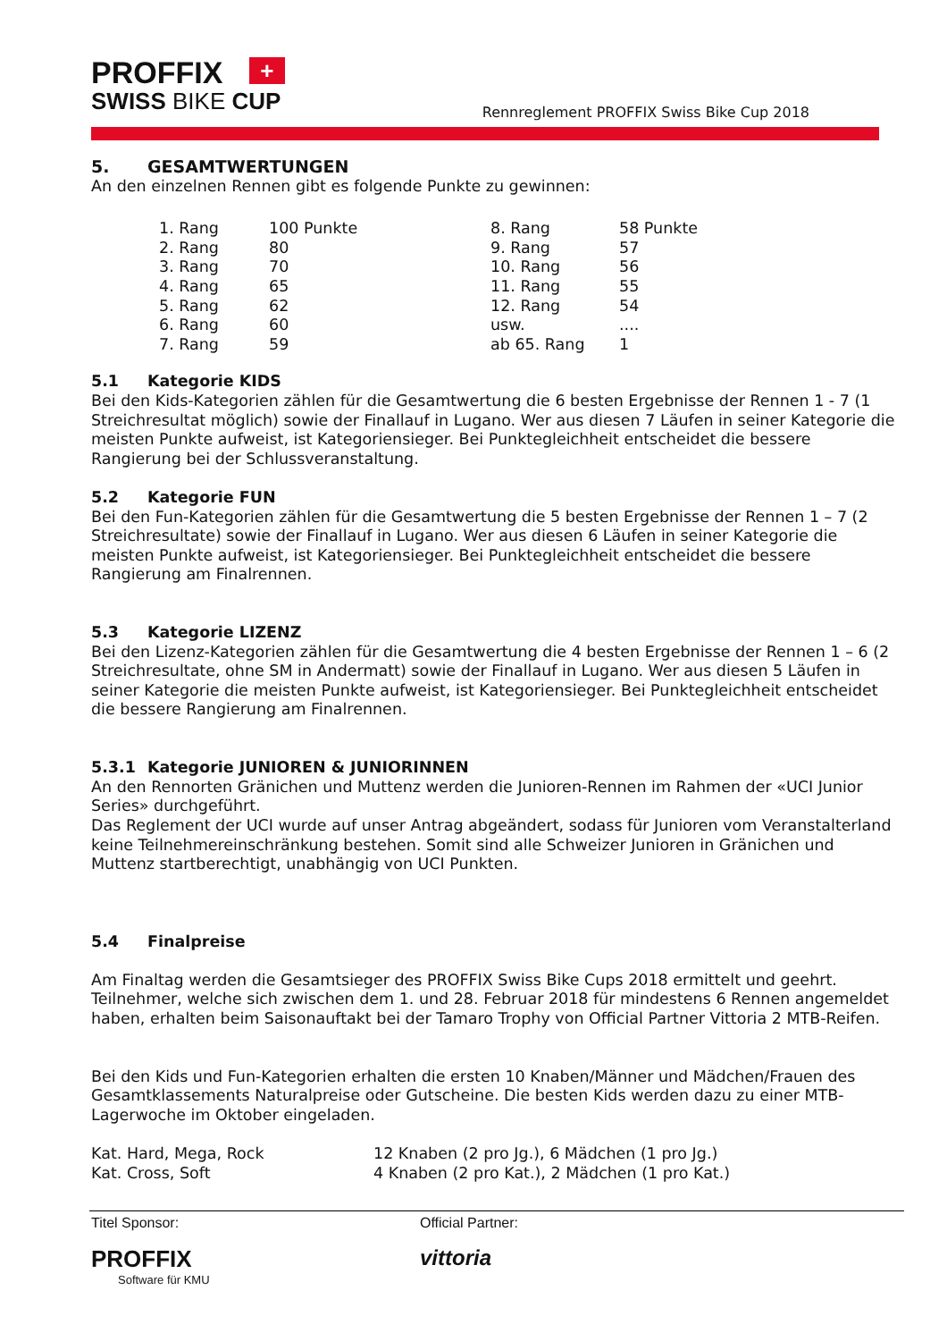PROFFIX +
SWISS BIKE CUP
Rennreglement PROFFIX Swiss Bike Cup 2018
5. GESAMTWERTUNGEN
An den einzelnen Rennen gibt es folgende Punkte zu gewinnen:
| 1. Rang | 100 Punkte | 8. Rang | 58 Punkte |
| 2. Rang | 80 | 9. Rang | 57 |
| 3. Rang | 70 | 10. Rang | 56 |
| 4. Rang | 65 | 11. Rang | 55 |
| 5. Rang | 62 | 12. Rang | 54 |
| 6. Rang | 60 | usw. | .... |
| 7. Rang | 59 | ab 65. Rang | 1 |
5.1 Kategorie KIDS
Bei den Kids-Kategorien zählen für die Gesamtwertung die 6 besten Ergebnisse der Rennen 1 - 7 (1 Streichresultat möglich) sowie der Finallauf in Lugano. Wer aus diesen 7 Läufen in seiner Kategorie die meisten Punkte aufweist, ist Kategoriensieger. Bei Punktegleichheit entscheidet die bessere Rangierung bei der Schlussveranstaltung.
5.2 Kategorie FUN
Bei den Fun-Kategorien zählen für die Gesamtwertung die 5 besten Ergebnisse der Rennen 1 – 7 (2 Streichresultate) sowie der Finallauf in Lugano. Wer aus diesen 6 Läufen in seiner Kategorie die meisten Punkte aufweist, ist Kategoriensieger. Bei Punktegleichheit entscheidet die bessere Rangierung am Finalrennen.
5.3 Kategorie LIZENZ
Bei den Lizenz-Kategorien zählen für die Gesamtwertung die 4 besten Ergebnisse der Rennen 1 – 6 (2 Streichresultate, ohne SM in Andermatt) sowie der Finallauf in Lugano. Wer aus diesen 5 Läufen in seiner Kategorie die meisten Punkte aufweist, ist Kategoriensieger. Bei Punktegleichheit entscheidet die bessere Rangierung am Finalrennen.
5.3.1 Kategorie JUNIOREN & JUNIORINNEN
An den Rennorten Gränichen und Muttenz werden die Junioren-Rennen im Rahmen der «UCI Junior Series» durchgeführt.
Das Reglement der UCI wurde auf unser Antrag abgeändert, sodass für Junioren vom Veranstalterland keine Teilnehmereinschränkung bestehen. Somit sind alle Schweizer Junioren in Gränichen und Muttenz startberechtigt, unabhängig von UCI Punkten.
5.4 Finalpreise
Am Finaltag werden die Gesamtsieger des PROFFIX Swiss Bike Cups 2018 ermittelt und geehrt. Teilnehmer, welche sich zwischen dem 1. und 28. Februar 2018 für mindestens 6 Rennen angemeldet haben, erhalten beim Saisonauftakt bei der Tamaro Trophy von Official Partner Vittoria 2 MTB-Reifen.
Bei den Kids und Fun-Kategorien erhalten die ersten 10 Knaben/Männer und Mädchen/Frauen des Gesamtklassements Naturalpreise oder Gutscheine. Die besten Kids werden dazu zu einer MTB-Lagerwoche im Oktober eingeladen.
| Kat. Hard, Mega, Rock | 12 Knaben (2 pro Jg.), 6 Mädchen (1 pro Jg.) |
| Kat. Cross, Soft | 4 Knaben (2 pro Kat.), 2 Mädchen (1 pro Kat.) |
Titel Sponsor:
PROFFIX
Software für KMU
Official Partner:
vittoria